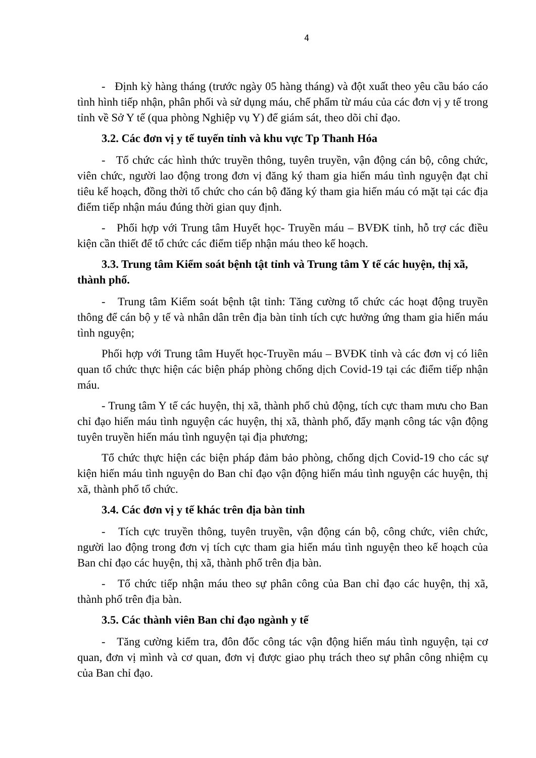4
- Định kỳ hàng tháng (trước ngày 05 hàng tháng) và đột xuất theo yêu cầu báo cáo tình hình tiếp nhận, phân phối và sử dụng máu, chế phẩm từ máu của các đơn vị y tế trong tỉnh về Sở Y tế (qua phòng Nghiệp vụ Y) để giám sát, theo dõi chỉ đạo.
3.2. Các đơn vị y tế tuyến tỉnh và khu vực Tp Thanh Hóa
- Tổ chức các hình thức truyền thông, tuyên truyền, vận động cán bộ, công chức, viên chức, người lao động trong đơn vị đăng ký tham gia hiến máu tình nguyện đạt chỉ tiêu kế hoạch, đồng thời tổ chức cho cán bộ đăng ký tham gia hiến máu có mặt tại các địa điểm tiếp nhận máu đúng thời gian quy định.
- Phối hợp với Trung tâm Huyết học- Truyền máu – BVĐK tỉnh, hỗ trợ các điều kiện cần thiết để tổ chức các điểm tiếp nhận máu theo kế hoạch.
3.3. Trung tâm Kiểm soát bệnh tật tỉnh và Trung tâm Y tế các huyện, thị xã, thành phố.
- Trung tâm Kiểm soát bệnh tật tỉnh: Tăng cường tổ chức các hoạt động truyền thông để cán bộ y tế và nhân dân trên địa bàn tỉnh tích cực hưởng ứng tham gia hiến máu tình nguyện;
Phối hợp với Trung tâm Huyết học-Truyền máu – BVĐK tỉnh và các đơn vị có liên quan tổ chức thực hiện các biện pháp phòng chống dịch Covid-19 tại các điểm tiếp nhận máu.
- Trung tâm Y tế các huyện, thị xã, thành phố chủ động, tích cực tham mưu cho Ban chỉ đạo hiến máu tình nguyện các huyện, thị xã, thành phố, đẩy mạnh công tác vận động tuyên truyền hiến máu tình nguyện tại địa phương;
Tổ chức thực hiện các biện pháp đảm bảo phòng, chống dịch Covid-19 cho các sự kiện hiến máu tình nguyện do Ban chỉ đạo vận động hiến máu tình nguyện các huyện, thị xã, thành phố tổ chức.
3.4. Các đơn vị y tế khác trên địa bàn tỉnh
- Tích cực truyền thông, tuyên truyền, vận động cán bộ, công chức, viên chức, người lao động trong đơn vị tích cực tham gia hiến máu tình nguyện theo kế hoạch của Ban chỉ đạo các huyện, thị xã, thành phố trên địa bàn.
- Tổ chức tiếp nhận máu theo sự phân công của Ban chỉ đạo các huyện, thị xã, thành phố trên địa bàn.
3.5. Các thành viên Ban chỉ đạo ngành y tế
- Tăng cường kiểm tra, đôn đốc công tác vận động hiến máu tình nguyện, tại cơ quan, đơn vị mình và cơ quan, đơn vị được giao phụ trách theo sự phân công nhiệm cụ của Ban chỉ đạo.